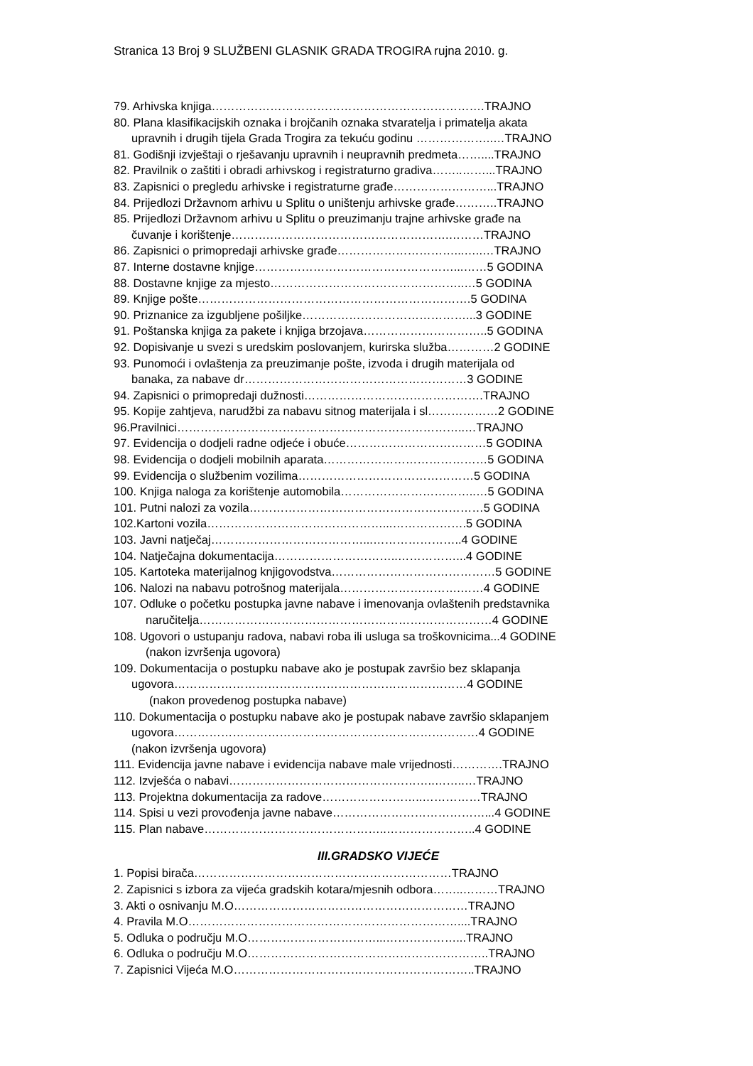Stranica 13 Broj 9 SLUŽBENI GLASNIK GRADA TROGIRA rujna 2010. g.
79. Arhivska knjiga…………………………………………………………….TRAJNO
80. Plana klasifikacijskih oznaka i brojčanih oznaka stvaratelja i primatelja akata
upravnih i drugih tijela Grada Trogira za tekuću godinu ………………..…TRAJNO
81. Godišnji izvještaji o rješavanju upravnih i neupravnih predmeta……....TRAJNO
82. Pravilnik o zaštiti i obradi arhivskog i registraturno gradiva……..……...TRAJNO
83. Zapisnici o pregledu arhivske i registraturne građe……………………...TRAJNO
84. Prijedlozi Državnom arhivu u Splitu o uništenju arhivske građe………..TRAJNO
85. Prijedlozi Državnom arhivu u Splitu o preuzimanju trajne arhivske građe na
čuvanje i korištenje……….……………………………………….………TRAJNO
86. Zapisnici o primopredaji arhivske građe…………………………...…..…TRAJNO
87. Interne dostavne knjige……………………………………………...……5 GODINA
88. Dostavne knjige za mjesto…………………………………………..…5 GODINA
89. Knjige pošte…………………………………………………………….5 GODINA
90. Priznanice za izgubljene pošiljke……………………………………...3 GODINE
91. Poštanska knjiga za pakete i knjiga brzojava…………………………..5 GODINA
92. Dopisivanje u svezi s uredskim poslovanjem, kurirska služba…………2 GODINE
93. Punomoći i ovlaštenja za preuzimanje pošte, izvoda i drugih materijala od
banaka, za nabave dr…………………………………………………3 GODINE
94. Zapisnici o primopredaji dužnosti……………………………………….TRAJNO
95. Kopije zahtjeva, narudžbi za nabavu sitnog materijala i sl………………2 GODINE
96.Pravilnici………………………………………………………………..…TRAJNO
97. Evidencija o dodjeli radne odjeće i obuće………………………………5 GODINA
98. Evidencija o dodjeli mobilnih aparata……………………………………5 GODINA
99. Evidencija o službenim vozilima………………………………………5 GODINA
100. Knjiga naloga za korištenje automobila……………………………..…5 GODINA
101. Putni nalozi za vozila……………………………………………………5 GODINA
102.Kartoni vozila………………………………………...……………….5 GODINA
103. Javni natječaj…………………………………...…………………..4 GODINE
104. Natječajna dokumentacija…………………………..……………...4 GODINE
105. Kartoteka materijalnog knjigovodstva……………………………………5 GODINE
106. Nalozi na nabavu potrošnog materijala………………………….……4 GODINE
107. Odluke o početku postupka javne nabave i imenovanja ovlaštenih predstavnika
naručitelja…………………………………………………………………4 GODINE
108. Ugovori o ustupanju radova, nabavi roba ili usluga sa troškovnicima...4 GODINE
(nakon izvršenja ugovora)
109. Dokumentacija o postupku nabave ako je postupak završio bez sklapanja
ugovora…………………………………………………………………4 GODINE
(nakon provedenog postupka nabave)
110. Dokumentacija o postupku nabave ako je postupak nabave završio sklapanjem
ugovora……………………………………………………………………4 GODINE
(nakon izvršenja ugovora)
111. Evidencija javne nabave i evidencija nabave male vrijednosti………….TRAJNO
112. Izvješća o nabavi……………………………………………..……..…TRAJNO
113. Projektna dokumentacija za radove……………………..……………TRAJNO
114. Spisi u vezi provođenja javne nabave…………………………………...4 GODINE
115. Plan nabave………………………………………..…………………..4 GODINE
III.GRADSKO VIJEĆE
1. Popisi birača…………………………………………………………TRAJNO
2. Zapisnici s izbora za vijeća gradskih kotara/mjesnih odbora……..………TRAJNO
3. Akti o osnivanju M.O……………………………………………………TRAJNO
4. Pravila M.O……………………………………………………………....TRAJNO
5. Odluka o području M.O……………………………...………………...TRAJNO
6. Odluka o području M.O……………………………………………………..TRAJNO
7. Zapisnici Vijeća M.O……………………………………………………..TRAJNO